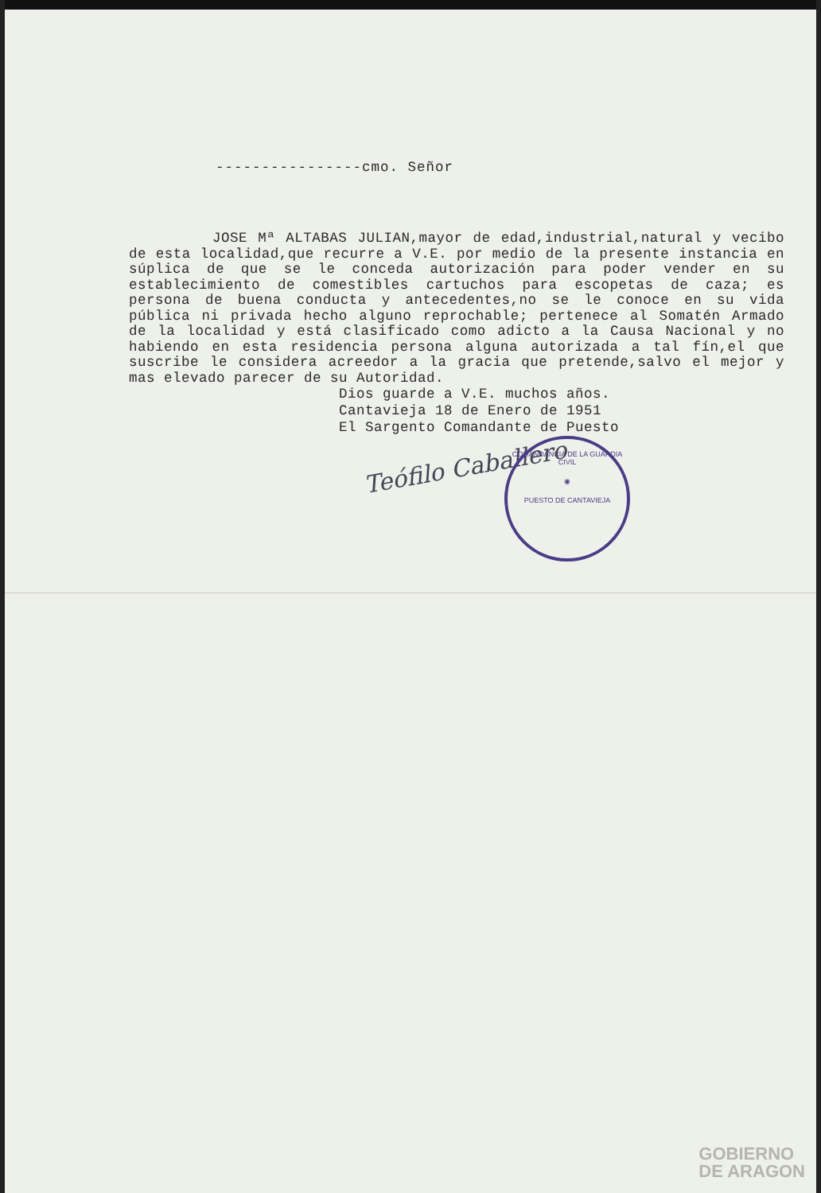----------------cmo. Señor
JOSE Mª ALTABAS JULIAN,mayor de edad,industrial,natural y vecibo de esta localidad,que recurre a V.E. por medio de la presente instancia en súplica de que se le conceda autorización para poder vender en su establecimiento de comestibles cartuchos para escopetas de caza; es persona de buena conducta y antecedentes,no se le conoce en su vida pública ni privada hecho alguno reprochable; pertenece al Somatén Armado de la localidad y está clasificado como adicto a la Causa Nacional y no habiendo en esta residencia persona alguna autorizada a tal fín,el que suscribe le considera acreedor a la gracia que pretende,salvo el mejor y mas elevado parecer de su Autoridad.
Dios guarde a V.E. muchos años.
Cantavieja 18 de Enero de 1951
El Sargento Comandante de Puesto
Teófilo Caballero
COMANDANCIA DE LA GUARDIA CIVIL
◉
PUESTO DE CANTAVIEJA
GOBIERNO
DE ARAGON